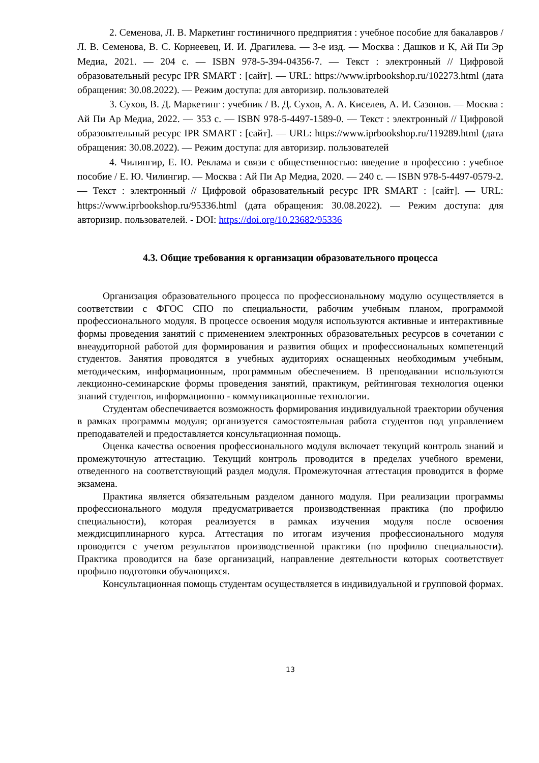2. Семенова, Л. В. Маркетинг гостиничного предприятия : учебное пособие для бакалавров / Л. В. Семенова, В. С. Корнеевец, И. И. Драгилева. — 3-е изд. — Москва : Дашков и К, Ай Пи Эр Медиа, 2021. — 204 с. — ISBN 978-5-394-04356-7. — Текст : электронный // Цифровой образовательный ресурс IPR SMART : [сайт]. — URL: https://www.iprbookshop.ru/102273.html (дата обращения: 30.08.2022). — Режим доступа: для авторизир. пользователей
3. Сухов, В. Д. Маркетинг : учебник / В. Д. Сухов, А. А. Киселев, А. И. Сазонов. — Москва : Ай Пи Ар Медиа, 2022. — 353 с. — ISBN 978-5-4497-1589-0. — Текст : электронный // Цифровой образовательный ресурс IPR SMART : [сайт]. — URL: https://www.iprbookshop.ru/119289.html (дата обращения: 30.08.2022). — Режим доступа: для авторизир. пользователей
4. Чилингир, Е. Ю. Реклама и связи с общественностью: введение в профессию : учебное пособие / Е. Ю. Чилингир. — Москва : Ай Пи Ар Медиа, 2020. — 240 с. — ISBN 978-5-4497-0579-2. — Текст : электронный // Цифровой образовательный ресурс IPR SMART : [сайт]. — URL: https://www.iprbookshop.ru/95336.html (дата обращения: 30.08.2022). — Режим доступа: для авторизир. пользователей. - DOI: https://doi.org/10.23682/95336
4.3. Общие требования к организации образовательного процесса
Организация образовательного процесса по профессиональному модулю осуществляется в соответствии с ФГОС СПО по специальности, рабочим учебным планом, программой профессионального модуля. В процессе освоения модуля используются активные и интерактивные формы проведения занятий с применением электронных образовательных ресурсов в сочетании с внеаудиторной работой для формирования и развития общих и профессиональных компетенций студентов. Занятия проводятся в учебных аудиториях оснащенных необходимым учебным, методическим, информационным, программным обеспечением. В преподавании используются лекционно-семинарские формы проведения занятий, практикум, рейтинговая технология оценки знаний студентов, информационно - коммуникационные технологии.
Студентам обеспечивается возможность формирования индивидуальной траектории обучения в рамках программы модуля; организуется самостоятельная работа студентов под управлением преподавателей и предоставляется консультационная помощь.
Оценка качества освоения профессионального модуля включает текущий контроль знаний и промежуточную аттестацию. Текущий контроль проводится в пределах учебного времени, отведенного на соответствующий раздел модуля. Промежуточная аттестация проводится в форме экзамена.
Практика является обязательным разделом данного модуля. При реализации программы профессионального модуля предусматривается производственная практика (по профилю специальности), которая реализуется в рамках изучения модуля после освоения междисциплинарного курса. Аттестация по итогам изучения профессионального модуля проводится с учетом результатов производственной практики (по профилю специальности). Практика проводится на базе организаций, направление деятельности которых соответствует профилю подготовки обучающихся.
Консультационная помощь студентам осуществляется в индивидуальной и групповой формах.
13